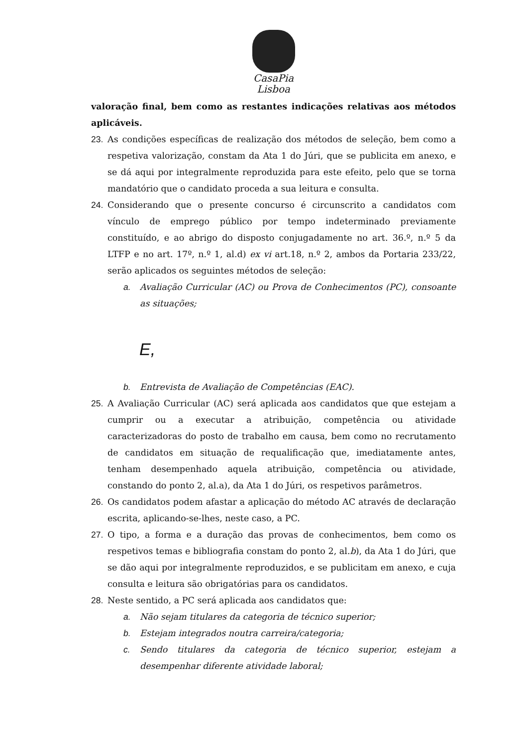CasaPia
Lisboa
valoração final, bem como as restantes indicações relativas aos métodos aplicáveis.
23. As condições específicas de realização dos métodos de seleção, bem como a respetiva valorização, constam da Ata 1 do Júri, que se publicita em anexo, e se dá aqui por integralmente reproduzida para este efeito, pelo que se torna mandatório que o candidato proceda a sua leitura e consulta.
24. Considerando que o presente concurso é circunscrito a candidatos com vínculo de emprego público por tempo indeterminado previamente constituído, e ao abrigo do disposto conjugadamente no art. 36.º, n.º 5 da LTFP e no art. 17º, n.º 1, al.d) ex vi art.18, n.º 2, ambos da Portaria 233/22, serão aplicados os seguintes métodos de seleção:
a. Avaliação Curricular (AC) ou Prova de Conhecimentos (PC), consoante as situações;
E,
b. Entrevista de Avaliação de Competências (EAC).
25. A Avaliação Curricular (AC) será aplicada aos candidatos que que estejam a cumprir ou a executar a atribuição, competência ou atividade caracterizadoras do posto de trabalho em causa, bem como no recrutamento de candidatos em situação de requalificação que, imediatamente antes, tenham desempenhado aquela atribuição, competência ou atividade, constando do ponto 2, al.a), da Ata 1 do Júri, os respetivos parâmetros.
26. Os candidatos podem afastar a aplicação do método AC através de declaração escrita, aplicando-se-lhes, neste caso, a PC.
27. O tipo, a forma e a duração das provas de conhecimentos, bem como os respetivos temas e bibliografia constam do ponto 2, al.b), da Ata 1 do Júri, que se dão aqui por integralmente reproduzidos, e se publicitam em anexo, e cuja consulta e leitura são obrigatórias para os candidatos.
28. Neste sentido, a PC será aplicada aos candidatos que:
a. Não sejam titulares da categoria de técnico superior;
b. Estejam integrados noutra carreira/categoria;
c. Sendo titulares da categoria de técnico superior, estejam a desempenhar diferente atividade laboral;